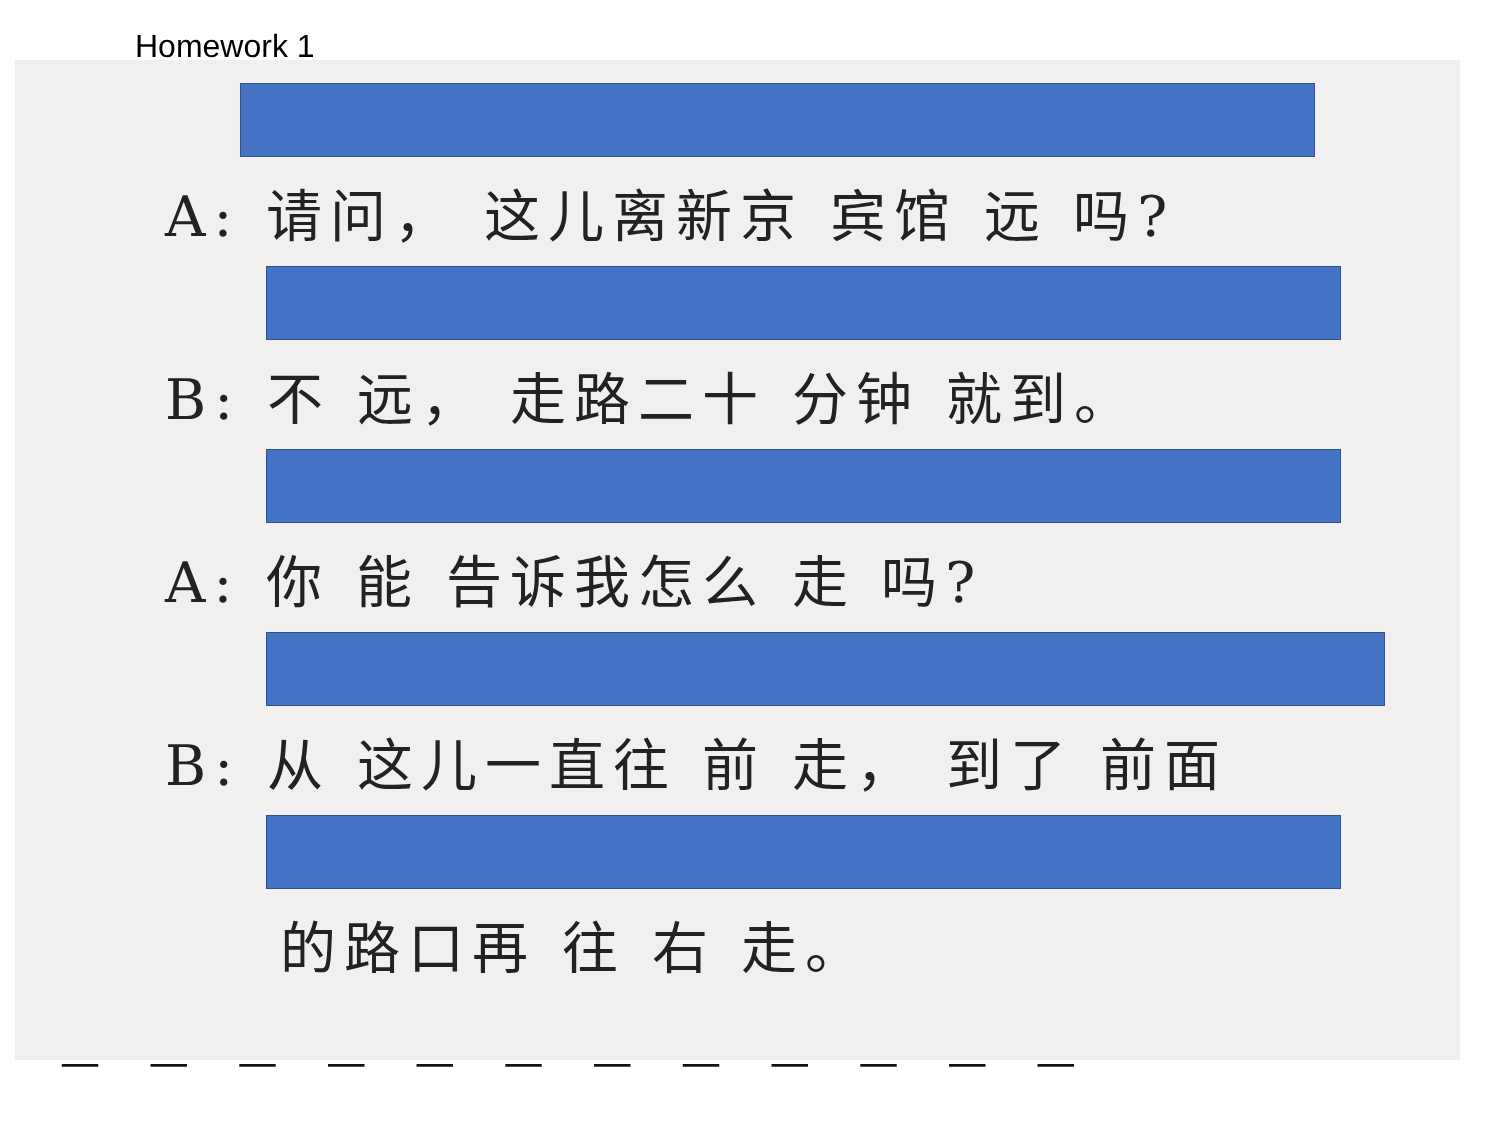Homework 1
A: 请问， 这儿离新京 宾馆 远 吗?
B: 不 远， 走路二十 分钟 就到。
A: 你 能 告诉我怎么 走 吗?
B: 从 这儿一直往 前 走， 到了 前面
的路口再 往 右 走。
— — — — — — — — — — — —